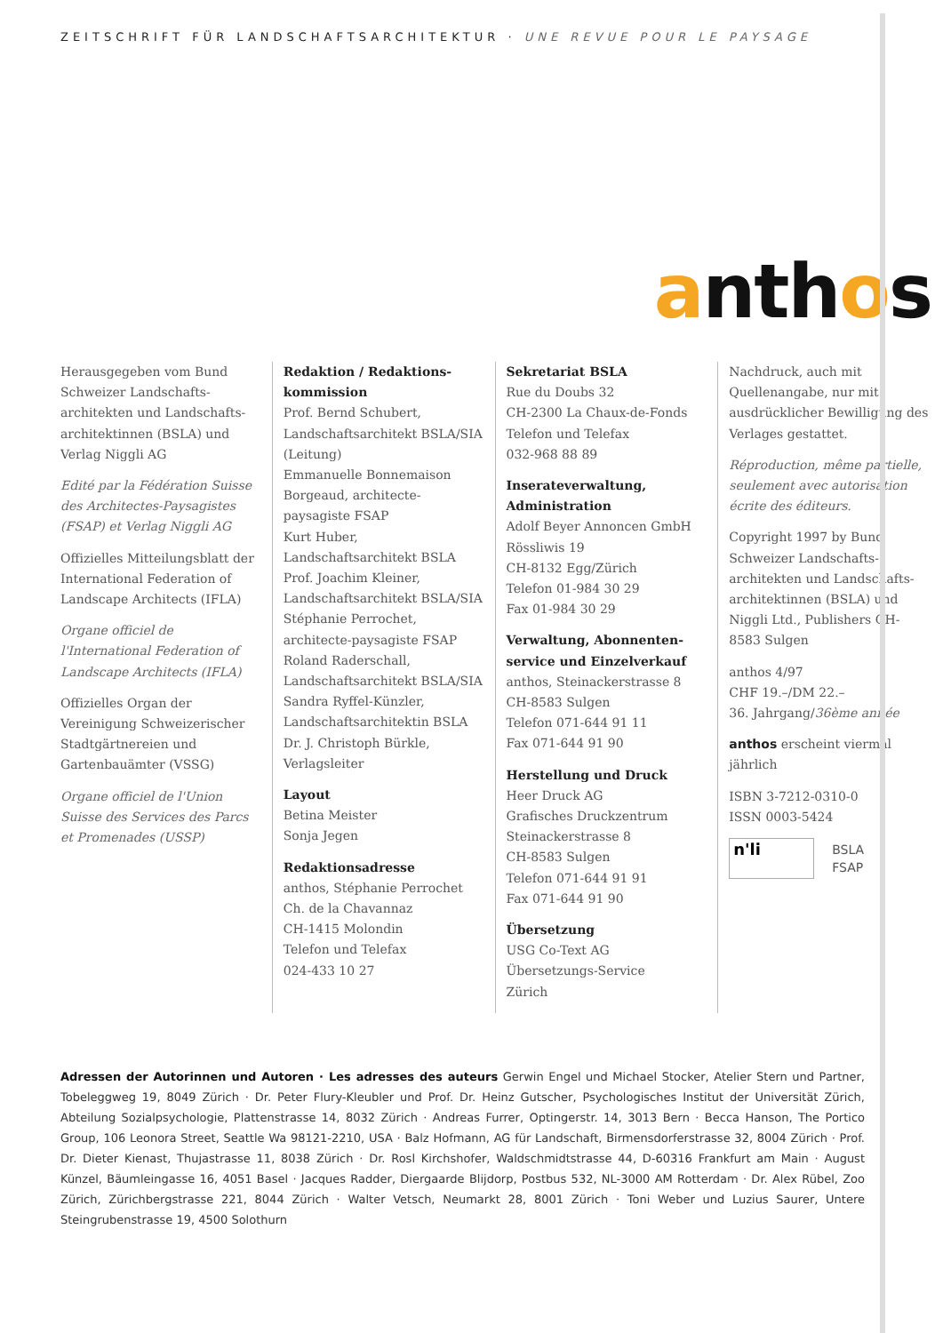ZEITSCHRIFT FÜR LANDSCHAFTSARCHITEKTUR · UNE REVUE POUR LE PAYSAGE
anthos
Herausgegeben vom Bund Schweizer Landschafts­architekten und Landschafts­architektinnen (BSLA) und Verlag Niggli AG
Edité par la Fédération Suisse des Architectes-Paysagistes (FSAP) et Verlag Niggli AG
Offizielles Mitteilungsblatt der International Federation of Landscape Architects (IFLA)
Organe officiel de l'International Federation of Landscape Architects (IFLA)
Offizielles Organ der Vereinigung Schweizerischer Stadt­gärtnereien und Gartenbauämter (VSSG)
Organe officiel de l'Union Suisse des Services des Parcs et Promenades (USSP)
Redaktion / Redaktions­kommission
Prof. Bernd Schubert, Landschaftsarchitekt BSLA/SIA (Leitung)
Emmanuelle Bonnemaison Borgeaud, architecte-paysagiste FSAP
Kurt Huber, Landschaftsarchitekt BSLA
Prof. Joachim Kleiner, Landschaftsarchitekt BSLA/SIA
Stéphanie Perrochet, architecte-paysagiste FSAP
Roland Raderschall, Landschaftsarchitekt BSLA/SIA
Sandra Ryffel-Künzler, Landschaftsarchitektin BSLA
Dr. J. Christoph Bürkle, Verlagsleiter
Layout
Betina Meister
Sonja Jegen
Redaktionsadresse
anthos, Stéphanie Perrochet
Ch. de la Chavannaz
CH-1415 Molondin
Telefon und Telefax
024-433 10 27
Sekretariat BSLA
Rue du Doubs 32
CH-2300 La Chaux-de-Fonds
Telefon und Telefax
032-968 88 89
Inserateverwaltung, Administration
Adolf Beyer Annoncen GmbH
Rössliwis 19
CH-8132 Egg/Zürich
Telefon 01-984 30 29
Fax 01-984 30 29
Verwaltung, Abonnenten­service und Einzelverkauf
anthos, Steinackerstrasse 8
CH-8583 Sulgen
Telefon 071-644 91 11
Fax 071-644 91 90
Herstellung und Druck
Heer Druck AG
Grafisches Druckzentrum
Steinackerstrasse 8
CH-8583 Sulgen
Telefon 071-644 91 91
Fax 071-644 91 90
Übersetzung
USG Co-Text AG
Übersetzungs-Service
Zürich
Nachdruck, auch mit Quellenangabe, nur mit ausdrücklicher Bewilligung des Verlages gestattet.
Réproduction, même partielle, seulement avec autorisation écrite des éditeurs.
Copyright 1997 by Bund Schweizer Landschafts­architekten und Landschafts­architektinnen (BSLA) und Niggli Ltd., Publishers CH-8583 Sulgen
anthos 4/97
CHF 19.–/DM 22.–
36. Jahrgang/36ème année
anthos erscheint viermal jährlich
ISBN 3-7212-0310-0
ISSN 0003-5424
n'li
BSLA
FSAP
Adressen der Autorinnen und Autoren · Les adresses des auteurs Gerwin Engel und Michael Stocker, Atelier Stern und Partner, Tobeleggweg 19, 8049 Zürich · Dr. Peter Flury-Kleubler und Prof. Dr. Heinz Gutscher, Psychologisches Institut der Universität Zürich, Abteilung Sozialpsychologie, Plattenstrasse 14, 8032 Zürich · Andreas Furrer, Optingerstr. 14, 3013 Bern · Becca Hanson, The Portico Group, 106 Leonora Street, Seattle Wa 98121-2210, USA · Balz Hofmann, AG für Landschaft, Birmensdorferstrasse 32, 8004 Zürich · Prof. Dr. Dieter Kienast, Thujastrasse 11, 8038 Zürich · Dr. Rosl Kirchshofer, Waldschmidtstrasse 44, D-60316 Frankfurt am Main · August Künzel, Bäumleingasse 16, 4051 Basel · Jacques Radder, Diergaarde Blijdorp, Postbus 532, NL-3000 AM Rotterdam · Dr. Alex Rübel, Zoo Zürich, Zürichbergstrasse 221, 8044 Zürich · Walter Vetsch, Neumarkt 28, 8001 Zürich · Toni Weber und Luzius Saurer, Untere Steingrubenstrasse 19, 4500 Solothurn